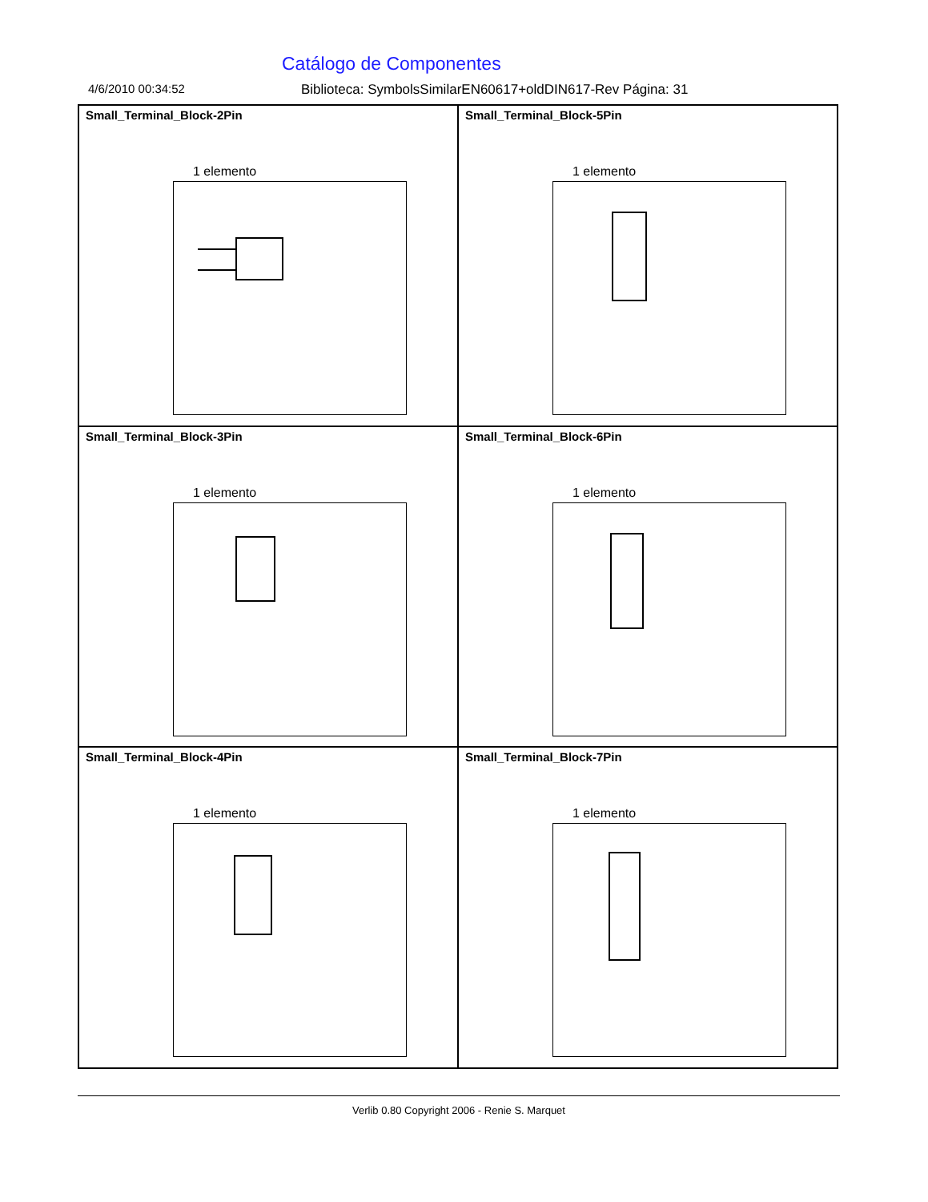Catálogo de Componentes
4/6/2010 00:34:52 Biblioteca: SymbolsSimilarEN60617+oldDIN617-Rev Página: 31
Small_Terminal_Block-2Pin
1 elemento
Small_Terminal_Block-5Pin
1 elemento
Small_Terminal_Block-3Pin
1 elemento
Small_Terminal_Block-6Pin
1 elemento
Small_Terminal_Block-4Pin
1 elemento
Small_Terminal_Block-7Pin
1 elemento
Verlib 0.80 Copyright 2006 - Renie S. Marquet